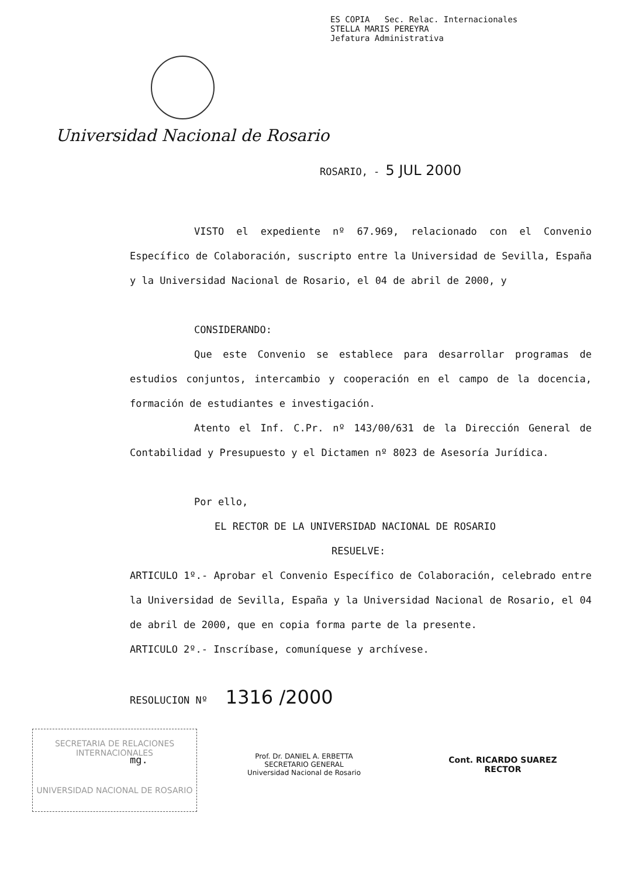ES COPIA Sec. Relac. Internacionales
STELLA MARIS PEREYRA
Jefatura Administrativa
Universidad Nacional de Rosario
ROSARIO, - 5 JUL 2000
VISTO el expediente nº 67.969, relacionado con el Convenio Específico de Colaboración, suscripto entre la Universidad de Sevilla, España y la Universidad Nacional de Rosario, el 04 de abril de 2000, y
CONSIDERANDO:
Que este Convenio se establece para desarrollar programas de estudios conjuntos, intercambio y cooperación en el campo de la docencia, formación de estudiantes e investigación.
Atento el Inf. C.Pr. nº 143/00/631 de la Dirección General de Contabilidad y Presupuesto y el Dictamen nº 8023 de Asesoría Jurídica.
Por ello,
EL RECTOR DE LA UNIVERSIDAD NACIONAL DE ROSARIO
RESUELVE:
ARTICULO 1º.- Aprobar el Convenio Específico de Colaboración, celebrado entre la Universidad de Sevilla, España y la Universidad Nacional de Rosario, el 04 de abril de 2000, que en copia forma parte de la presente.
ARTICULO 2º.- Inscríbase, comuníquese y archívese.
RESOLUCION Nº 1316 /2000
mg.
Prof. Dr. DANIEL A. ERBETTA
SECRETARIO GENERAL
Universidad Nacional de Rosario
Cont. RICARDO SUAREZ
RECTOR
SECRETARIA DE RELACIONES
INTERNACIONALES
UNIVERSIDAD NACIONAL DE ROSARIO